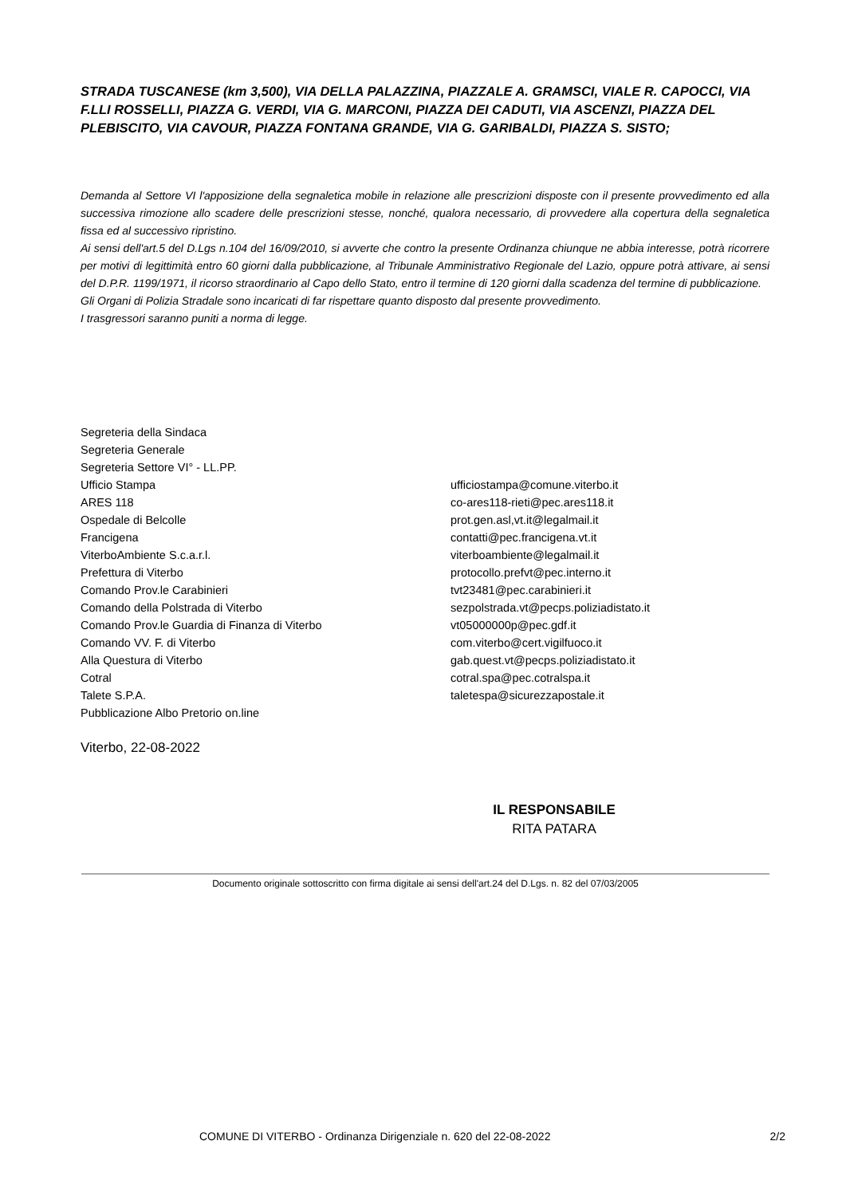STRADA TUSCANESE (km 3,500), VIA DELLA PALAZZINA, PIAZZALE A. GRAMSCI, VIALE R. CAPOCCI, VIA F.LLI ROSSELLI, PIAZZA G. VERDI, VIA G. MARCONI, PIAZZA DEI CADUTI, VIA ASCENZI, PIAZZA DEL PLEBISCITO, VIA CAVOUR, PIAZZA FONTANA GRANDE, VIA G. GARIBALDI, PIAZZA S. SISTO;
Demanda al Settore VI l'apposizione della segnaletica mobile in relazione alle prescrizioni disposte con il presente provvedimento ed alla successiva rimozione allo scadere delle prescrizioni stesse, nonché, qualora necessario, di provvedere alla copertura della segnaletica fissa ed al successivo ripristino.
Ai sensi dell'art.5 del D.Lgs n.104 del 16/09/2010, si avverte che contro la presente Ordinanza chiunque ne abbia interesse, potrà ricorrere per motivi di legittimità entro 60 giorni dalla pubblicazione, al Tribunale Amministrativo Regionale del Lazio, oppure potrà attivare, ai sensi del D.P.R. 1199/1971, il ricorso straordinario al Capo dello Stato, entro il termine di 120 giorni dalla scadenza del termine di pubblicazione.
Gli Organi di Polizia Stradale sono incaricati di far rispettare quanto disposto dal presente provvedimento.
I trasgressori saranno puniti a norma di legge.
| Segreteria della Sindaca | |
| Segreteria Generale | |
| Segreteria Settore VI° - LL.PP. | |
| Ufficio Stampa | ufficiostampa@comune.viterbo.it |
| ARES 118 | co-ares118-rieti@pec.ares118.it |
| Ospedale di Belcolle | prot.gen.asl,vt.it@legalmail.it |
| Francigena | contatti@pec.francigena.vt.it |
| ViterboAmbiente S.c.a.r.l. | viterboambiente@legalmail.it |
| Prefettura di Viterbo | protocollo.prefvt@pec.interno.it |
| Comando Prov.le Carabinieri | tvt23481@pec.carabinieri.it |
| Comando della Polstrada di Viterbo | sezpolstrada.vt@pecps.poliziadistato.it |
| Comando Prov.le Guardia di Finanza di Viterbo | vt05000000p@pec.gdf.it |
| Comando VV. F. di Viterbo | com.viterbo@cert.vigilfuoco.it |
| Alla Questura di Viterbo | gab.quest.vt@pecps.poliziadistato.it |
| Cotral | cotral.spa@pec.cotralspa.it |
| Talete S.P.A. | taletespa@sicurezzapostale.it |
| Pubblicazione Albo Pretorio on.line | |
Viterbo, 22-08-2022
IL RESPONSABILE
RITA PATARA
Documento originale sottoscritto con firma digitale ai sensi dell'art.24 del D.Lgs. n. 82 del 07/03/2005
COMUNE DI VITERBO - Ordinanza Dirigenziale n. 620 del 22-08-2022 2/2